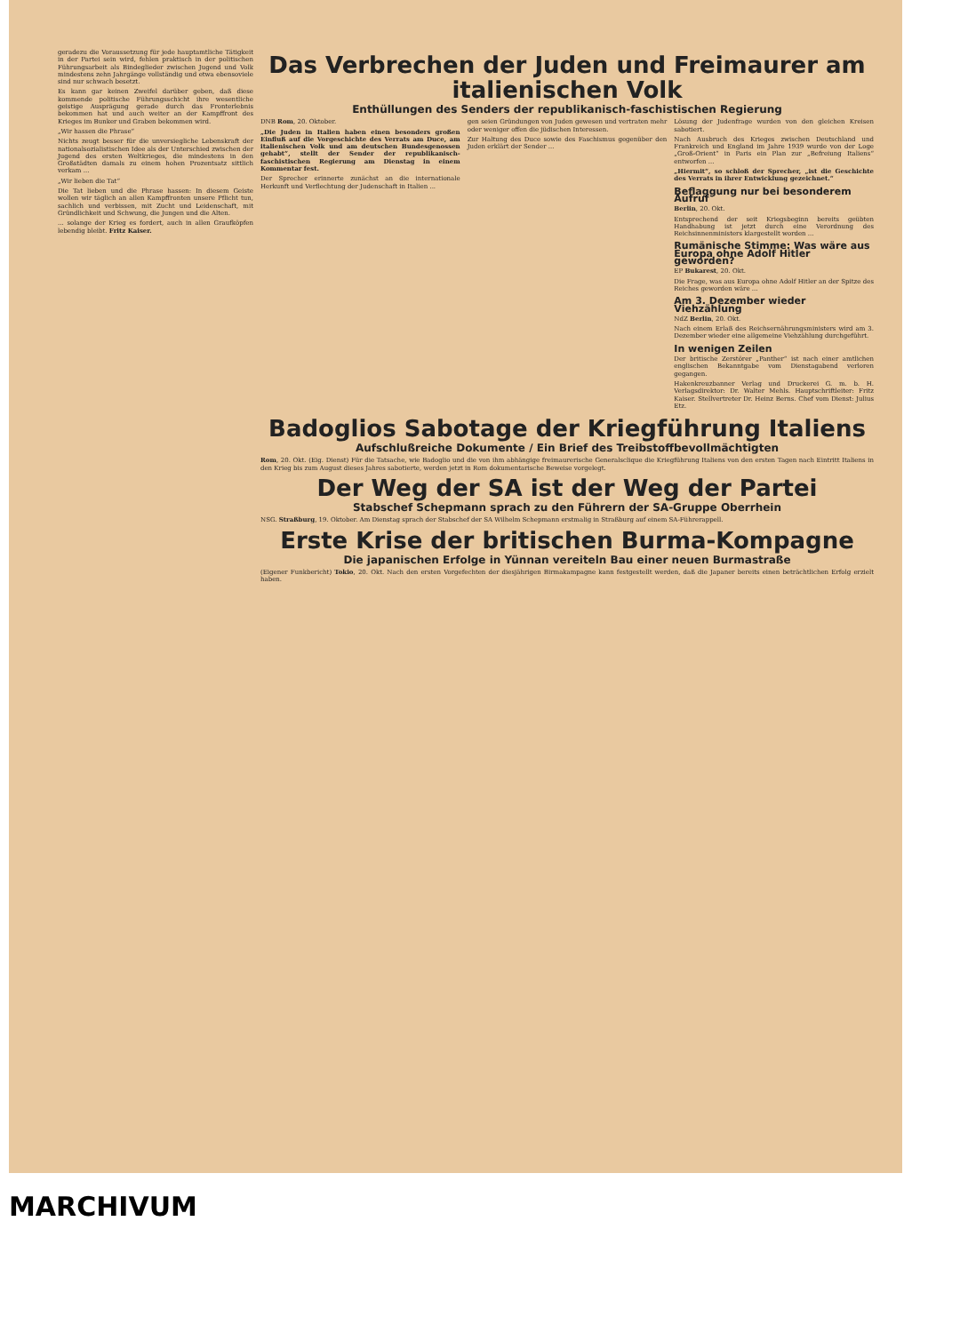geradezu die Voraussetzung für jede hauptamtliche Tätigkeit in der Partei sein wird, fehlen praktisch in der politischen Führungsarbeit als Bindeglieder zwischen Jugend und Volk mindestens zehn Jahrgänge vollständig und etwa ebensoviele sind nur schwach besetzt.
Es kann gar keinen Zweifel darüber geben, daß diese kommende politische Führungsschicht ihre wesentliche geistige Ausprägung gerade durch das Fronterlebnis bekommen hat und auch weiter an der Kampffront des Krieges im Bunker und Graben bekommen wird.
„Wir hassen die Phrase“
Nichts zeugt besser für die unversiegliche Lebenskraft der nationalsozialistischen Idee als der Unterschied zwischen der Jugend des ersten Weltkrieges, die mindestens in den Großstädten damals zu einem hohen Prozentsatz sittlich verkam ...
„Wir lieben die Tat“
Die Tat lieben und die Phrase hassen: In diesem Geiste wollen wir täglich an allen Kampffronten unsere Pflicht tun, sachlich und verbissen, mit Zucht und Leidenschaft, mit Gründlichkeit und Schwung, die Jungen und die Alten.
... solange der Krieg es fordert, auch in allen Graufköpfen lebendig bleibt. Fritz Kaiser.
Das Verbrechen der Juden und Freimaurer am italienischen Volk
Enthüllungen des Senders der republikanisch-faschistischen Regierung
DNB Rom, 20. Oktober.
„Die Juden in Italien haben einen besonders großen Einfluß auf die Vorgeschichte des Verrats am Duce, am italienischen Volk und am deutschen Bundesgenossen gehabt“, stellt der Sender der republikanisch-faschistischen Regierung am Dienstag in einem Kommentar fest.
Der Sprecher erinnerte zunächst an die internationale Herkunft und Verflechtung der Judenschaft in Italien ...
gen seien Gründungen von Juden gewesen und vertraten mehr oder weniger offen die jüdischen Interessen.
Zur Haltung des Duce sowie des Faschismus gegenüber den Juden erklärt der Sender ...
Lösung der Judenfrage wurden von den gleichen Kreisen sabotiert.
Nach Ausbruch des Krieges zwischen Deutschland und Frankreich und England im Jahre 1939 wurde von der Loge „Groß-Orient“ in Paris ein Plan zur „Befreiung Italiens“ entworfen ...
„Hiermit“, so schloß der Sprecher, „ist die Geschichte des Verrats in ihrer Entwicklung gezeichnet.“
Beflaggung nur bei besonderem Aufruf
Berlin, 20. Okt.
Entsprechend der seit Kriegsbeginn bereits geübten Handhabung ist jetzt durch eine Verordnung des Reichsinnenministers klargestellt worden ...
Rumänische Stimme: Was wäre aus Europa ohne Adolf Hitler geworden?
EP Bukarest, 20. Okt.
Die Frage, was aus Europa ohne Adolf Hitler an der Spitze des Reiches geworden wäre ...
Am 3. Dezember wieder Viehzählung
NdZ Berlin, 20. Okt.
Nach einem Erlaß des Reichsernährungsministers wird am 3. Dezember wieder eine allgemeine Viehzählung durchgeführt.
In wenigen Zeilen
Der britische Zerstörer „Panther“ ist nach einer amtlichen englischen Bekanntgabe vom Dienstagabend verloren gegangen.
Hakenkreuzbanner Verlag und Druckerei G. m. b. H. Verlagsdirektor: Dr. Walter Mehls. Hauptschriftleiter: Fritz Kaiser. Stellvertreter Dr. Heinz Berns. Chef vom Dienst: Julius Etz.
Badoglios Sabotage der Kriegführung Italiens
Aufschlußreiche Dokumente / Ein Brief des Treibstoffbevollmächtigten
Rom, 20. Okt. (Eig. Dienst) Für die Tatsache, wie Badoglio und die von ihm abhängige freimaurerische Generalsclique die Kriegführung Italiens von den ersten Tagen nach Eintritt Italiens in den Krieg bis zum August dieses Jahres sabotierte, werden jetzt in Rom dokumentarische Beweise vorgelegt.
Der Weg der SA ist der Weg der Partei
Stabschef Schepmann sprach zu den Führern der SA-Gruppe Oberrhein
NSG. Straßburg, 19. Oktober. Am Dienstag sprach der Stabschef der SA Wilhelm Schepmann erstmalig in Straßburg auf einem SA-Führerappell.
Erste Krise der britischen Burma-Kompagne
Die japanischen Erfolge in Yünnan vereiteln Bau einer neuen Burmastraße
(Eigener Funkbericht) Tokio, 20. Okt. Nach den ersten Vorgefechten der diesjährigen Birmakampagne kann festgestellt werden, daß die Japaner bereits einen beträchtlichen Erfolg erzielt haben.
MARCHIVUM